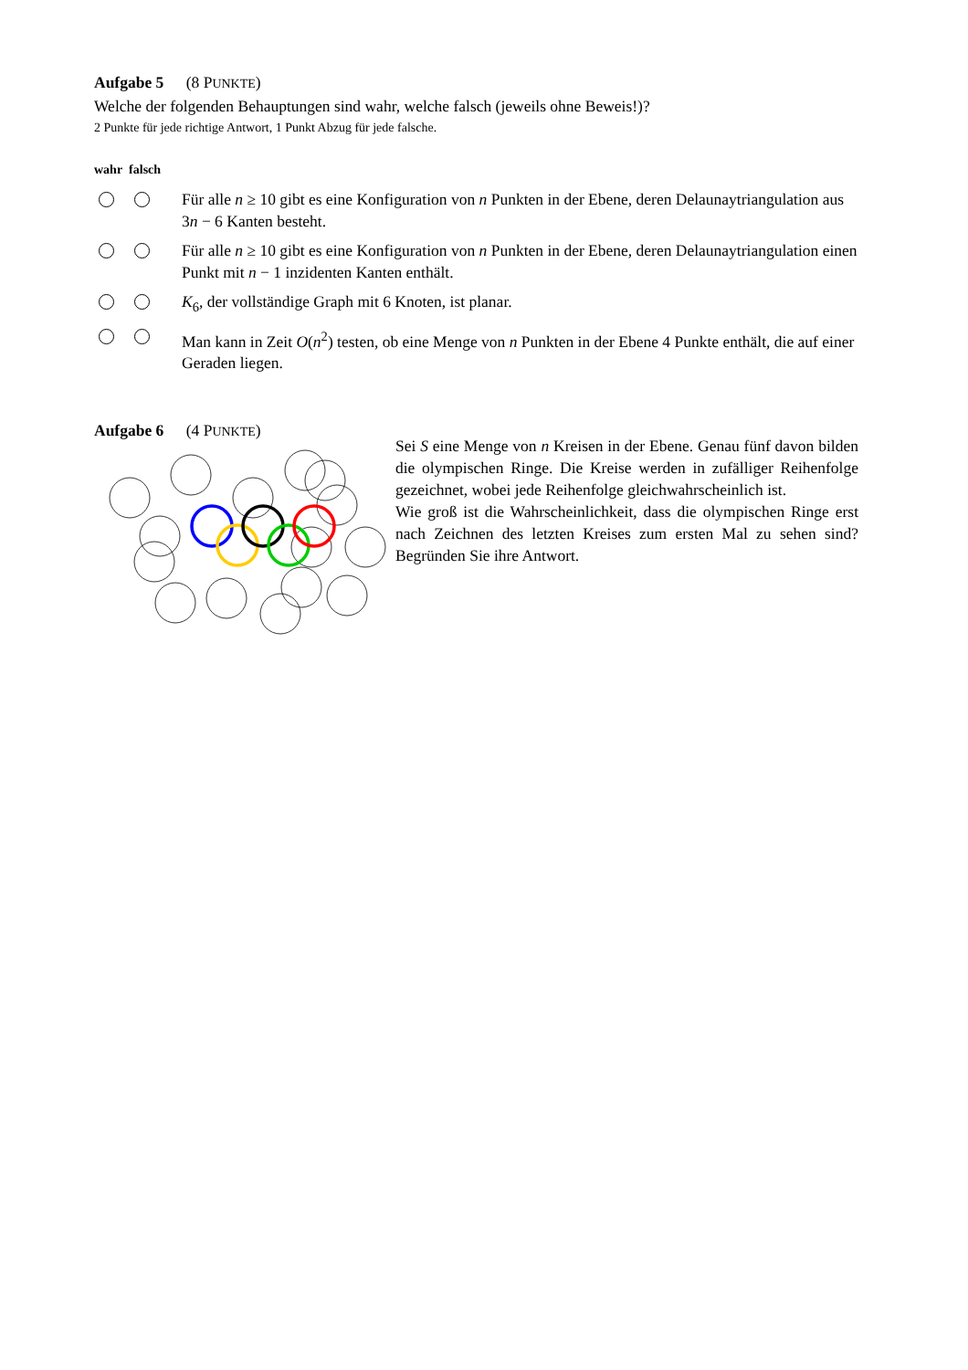Aufgabe 5 (8 PUNKTE)
Welche der folgenden Behauptungen sind wahr, welche falsch (jeweils ohne Beweis!)?
2 Punkte für jede richtige Antwort, 1 Punkt Abzug für jede falsche.
wahr falsch
Für alle n ≥ 10 gibt es eine Konfiguration von n Punkten in der Ebene, deren Delaunaytri­angulation aus 3n − 6 Kanten besteht.
Für alle n ≥ 10 gibt es eine Konfiguration von n Punkten in der Ebene, deren Delaunaytri­angulation einen Punkt mit n − 1 inzidenten Kanten enthält.
K<sub>6</sub>, der vollständige Graph mit 6 Knoten, ist planar.
Man kann in Zeit O(n<sup>2</sup>) testen, ob eine Menge von n Punkten in der Ebene 4 Punkte enthält, die auf einer Geraden liegen.
Aufgabe 6 (4 PUNKTE)
Sei S eine Menge von n Kreisen in der Ebene. Genau fünf davon bilden die olympischen Ringe. Die Kreise werden in zufälliger Reihenfolge gezeichnet, wobei jede Reihenfolge gleichwahr­scheinlich ist.
Wie groß ist die Wahrscheinlichkeit, dass die olympischen Ringe erst nach Zeichnen des letzten Kreises zum ersten Mal zu sehen sind? Begründen Sie ihre Antwort.